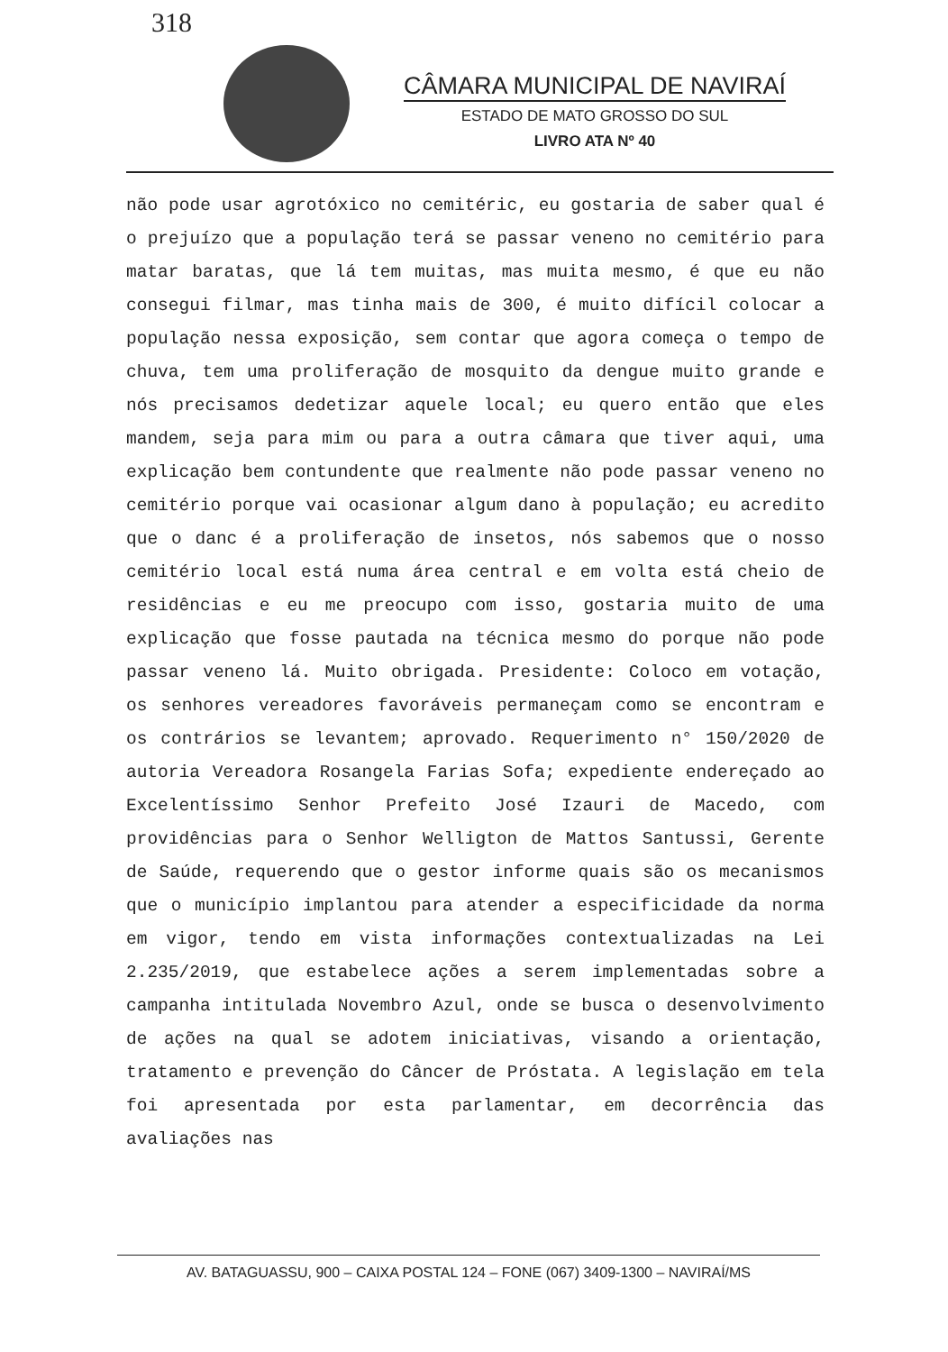318
CÂMARA MUNICIPAL DE NAVIRAÍ
ESTADO DE MATO GROSSO DO SUL
LIVRO ATA Nº 40
não pode usar agrotóxico no cemitéric, eu gostaria de saber qual é o prejuízo que a população terá se passar veneno no cemitério para matar baratas, que lá tem muitas, mas muita mesmo, é que eu não consegui filmar, mas tinha mais de 300, é muito difícil colocar a população nessa exposição, sem contar que agora começa o tempo de chuva, tem uma proliferação de mosquito da dengue muito grande e nós precisamos dedetizar aquele local; eu quero então que eles mandem, seja para mim ou para a outra câmara que tiver aqui, uma explicação bem contundente que realmente não pode passar veneno no cemitério porque vai ocasionar algum dano à população; eu acredito que o danc é a proliferação de insetos, nós sabemos que o nosso cemitério local está numa área central e em volta está cheio de residências e eu me preocupo com isso, gostaria muito de uma explicação que fosse pautada na técnica mesmo do porque não pode passar veneno lá. Muito obrigada. Presidente: Coloco em votação, os senhores vereadores favoráveis permaneçam como se encontram e os contrários se levantem; aprovado. Requerimento n° 150/2020 de autoria Vereadora Rosangela Farias Sofa; expediente endereçado ao Excelentíssimo Senhor Prefeito José Izauri de Macedo, com providências para o Senhor Welligton de Mattos Santussi, Gerente de Saúde, requerendo que o gestor informe quais são os mecanismos que o município implantou para atender a especificidade da norma em vigor, tendo em vista informações contextualizadas na Lei 2.235/2019, que estabelece ações a serem implementadas sobre a campanha intitulada Novembro Azul, onde se busca o desenvolvimento de ações na qual se adotem iniciativas, visando a orientação, tratamento e prevenção do Câncer de Próstata. A legislação em tela foi apresentada por esta parlamentar, em decorrência das avaliações nas
AV. BATAGUASSU, 900 – CAIXA POSTAL 124 – FONE (067) 3409-1300 – NAVIRAÍ/MS